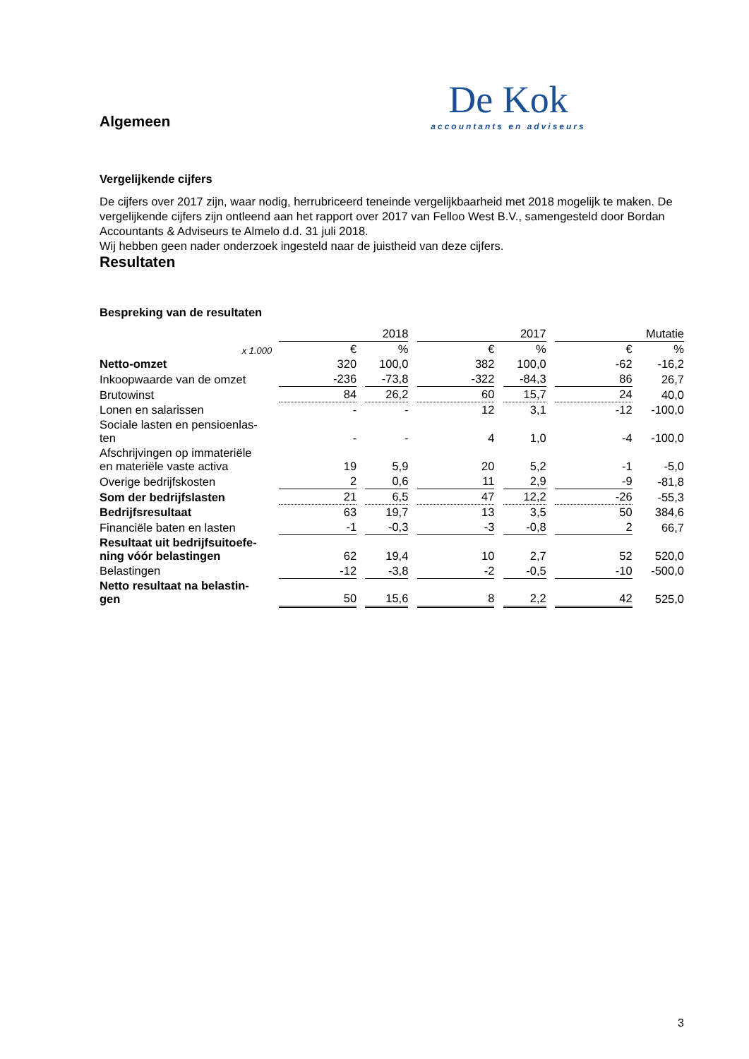De Kok
accountants en adviseurs
Algemeen
Vergelijkende cijfers
De cijfers over 2017 zijn, waar nodig, herrubriceerd teneinde vergelijkbaarheid met 2018 mogelijk te maken. De vergelijkende cijfers zijn ontleend aan het rapport over 2017 van Felloo West B.V., samengesteld door Bordan Accountants & Adviseurs te Almelo d.d. 31 juli 2018.
Wij hebben geen nader onderzoek ingesteld naar de juistheid van deze cijfers.
Resultaten
Bespreking van de resultaten
| | 2018 | | | | 2017 | | | | Mutatie | | |
| x 1.000 | € | | % | | € | | % | | € | | % |
| Netto-omzet | 320 | | 100,0 | | 382 | | 100,0 | | -62 | | -16,2 |
| Inkoopwaarde van de omzet | -236 | | -73,8 | | -322 | | -84,3 | | 86 | | 26,7 |
| Brutowinst | 84 | | 26,2 | | 60 | | 15,7 | | 24 | | 40,0 |
| Lonen en salarissen | - | | - | | 12 | | 3,1 | | -12 | | -100,0 |
| Sociale lasten en pensioenlas- ten | - | | - | | 4 | | 1,0 | | -4 | | -100,0 |
| Afschrijvingen op immateriële en materiële vaste activa | 19 | | 5,9 | | 20 | | 5,2 | | -1 | | -5,0 |
| Overige bedrijfskosten | 2 | | 0,6 | | 11 | | 2,9 | | -9 | | -81,8 |
| Som der bedrijfslasten | 21 | | 6,5 | | 47 | | 12,2 | | -26 | | -55,3 |
| Bedrijfsresultaat | 63 | | 19,7 | | 13 | | 3,5 | | 50 | | 384,6 |
| Financiële baten en lasten | -1 | | -0,3 | | -3 | | -0,8 | | 2 | | 66,7 |
| Resultaat uit bedrijfsuitoefe- ning vóór belastingen | 62 | | 19,4 | | 10 | | 2,7 | | 52 | | 520,0 |
| Belastingen | -12 | | -3,8 | | -2 | | -0,5 | | -10 | | -500,0 |
| Netto resultaat na belastin- gen | 50 | | 15,6 | | 8 | | 2,2 | | 42 | | 525,0 |
3